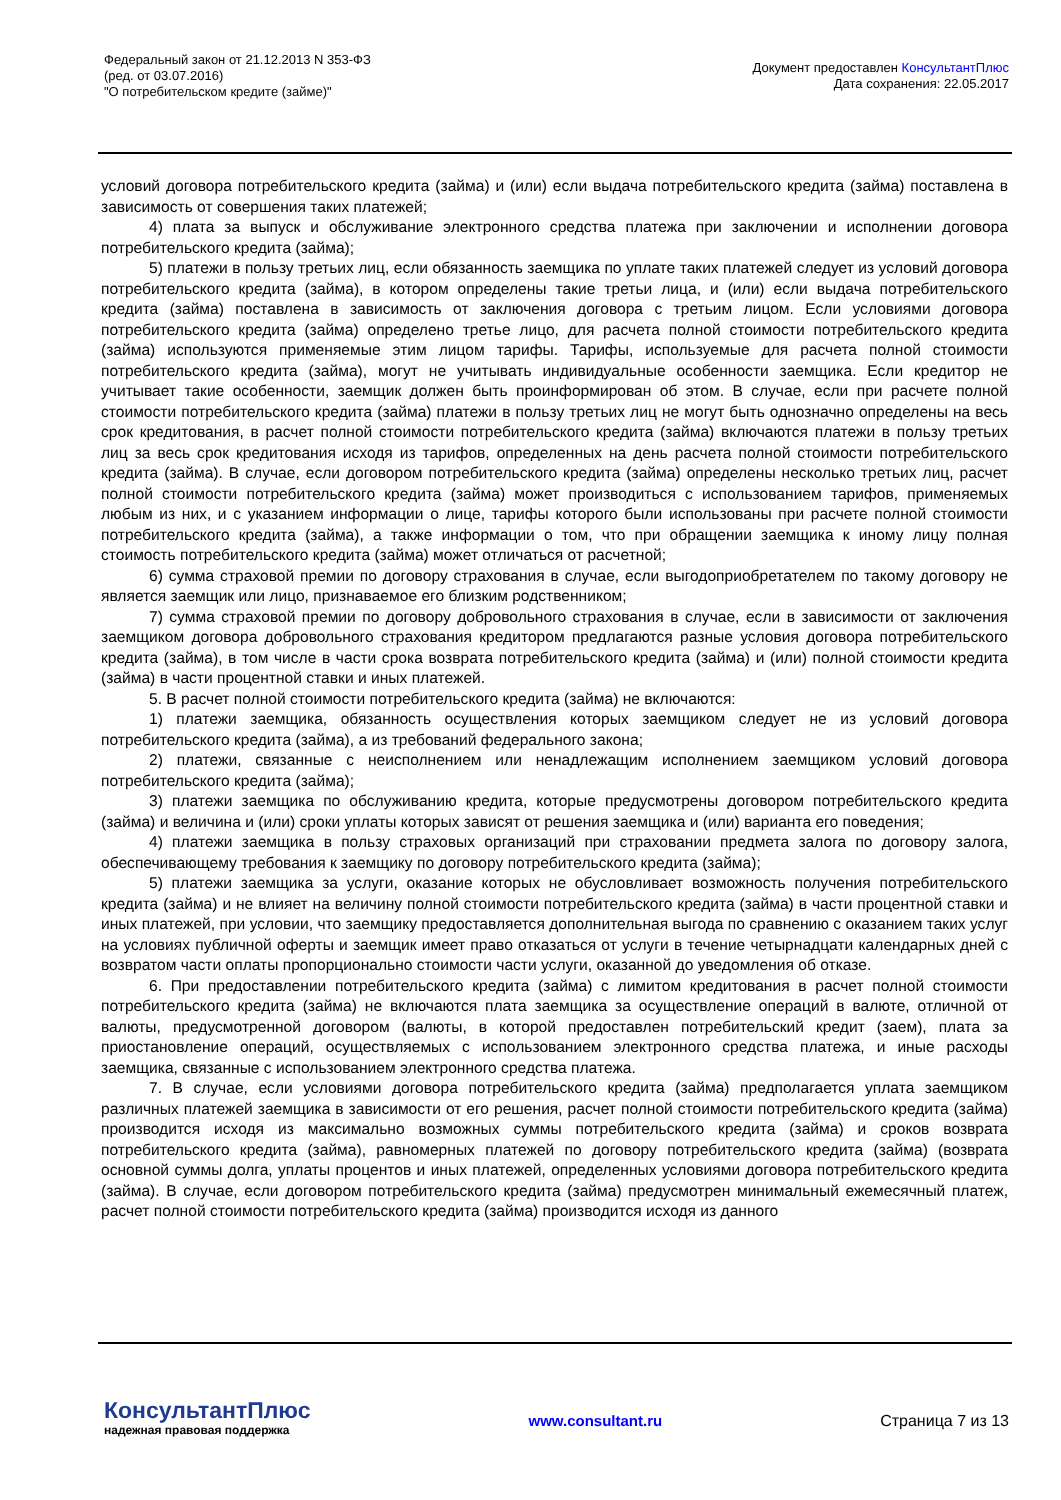Федеральный закон от 21.12.2013 N 353-ФЗ
(ред. от 03.07.2016)
"О потребительском кредите (займе)"
Документ предоставлен КонсультантПлюс
Дата сохранения: 22.05.2017
условий договора потребительского кредита (займа) и (или) если выдача потребительского кредита (займа) поставлена в зависимость от совершения таких платежей;
4) плата за выпуск и обслуживание электронного средства платежа при заключении и исполнении договора потребительского кредита (займа);
5) платежи в пользу третьих лиц, если обязанность заемщика по уплате таких платежей следует из условий договора потребительского кредита (займа), в котором определены такие третьи лица, и (или) если выдача потребительского кредита (займа) поставлена в зависимость от заключения договора с третьим лицом. Если условиями договора потребительского кредита (займа) определено третье лицо, для расчета полной стоимости потребительского кредита (займа) используются применяемые этим лицом тарифы. Тарифы, используемые для расчета полной стоимости потребительского кредита (займа), могут не учитывать индивидуальные особенности заемщика. Если кредитор не учитывает такие особенности, заемщик должен быть проинформирован об этом. В случае, если при расчете полной стоимости потребительского кредита (займа) платежи в пользу третьих лиц не могут быть однозначно определены на весь срок кредитования, в расчет полной стоимости потребительского кредита (займа) включаются платежи в пользу третьих лиц за весь срок кредитования исходя из тарифов, определенных на день расчета полной стоимости потребительского кредита (займа). В случае, если договором потребительского кредита (займа) определены несколько третьих лиц, расчет полной стоимости потребительского кредита (займа) может производиться с использованием тарифов, применяемых любым из них, и с указанием информации о лице, тарифы которого были использованы при расчете полной стоимости потребительского кредита (займа), а также информации о том, что при обращении заемщика к иному лицу полная стоимость потребительского кредита (займа) может отличаться от расчетной;
6) сумма страховой премии по договору страхования в случае, если выгодоприобретателем по такому договору не является заемщик или лицо, признаваемое его близким родственником;
7) сумма страховой премии по договору добровольного страхования в случае, если в зависимости от заключения заемщиком договора добровольного страхования кредитором предлагаются разные условия договора потребительского кредита (займа), в том числе в части срока возврата потребительского кредита (займа) и (или) полной стоимости кредита (займа) в части процентной ставки и иных платежей.
5. В расчет полной стоимости потребительского кредита (займа) не включаются:
1) платежи заемщика, обязанность осуществления которых заемщиком следует не из условий договора потребительского кредита (займа), а из требований федерального закона;
2) платежи, связанные с неисполнением или ненадлежащим исполнением заемщиком условий договора потребительского кредита (займа);
3) платежи заемщика по обслуживанию кредита, которые предусмотрены договором потребительского кредита (займа) и величина и (или) сроки уплаты которых зависят от решения заемщика и (или) варианта его поведения;
4) платежи заемщика в пользу страховых организаций при страховании предмета залога по договору залога, обеспечивающему требования к заемщику по договору потребительского кредита (займа);
5) платежи заемщика за услуги, оказание которых не обусловливает возможность получения потребительского кредита (займа) и не влияет на величину полной стоимости потребительского кредита (займа) в части процентной ставки и иных платежей, при условии, что заемщику предоставляется дополнительная выгода по сравнению с оказанием таких услуг на условиях публичной оферты и заемщик имеет право отказаться от услуги в течение четырнадцати календарных дней с возвратом части оплаты пропорционально стоимости части услуги, оказанной до уведомления об отказе.
6. При предоставлении потребительского кредита (займа) с лимитом кредитования в расчет полной стоимости потребительского кредита (займа) не включаются плата заемщика за осуществление операций в валюте, отличной от валюты, предусмотренной договором (валюты, в которой предоставлен потребительский кредит (заем), плата за приостановление операций, осуществляемых с использованием электронного средства платежа, и иные расходы заемщика, связанные с использованием электронного средства платежа.
7. В случае, если условиями договора потребительского кредита (займа) предполагается уплата заемщиком различных платежей заемщика в зависимости от его решения, расчет полной стоимости потребительского кредита (займа) производится исходя из максимально возможных суммы потребительского кредита (займа) и сроков возврата потребительского кредита (займа), равномерных платежей по договору потребительского кредита (займа) (возврата основной суммы долга, уплаты процентов и иных платежей, определенных условиями договора потребительского кредита (займа). В случае, если договором потребительского кредита (займа) предусмотрен минимальный ежемесячный платеж, расчет полной стоимости потребительского кредита (займа) производится исходя из данного
КонсультантПлюс
надежная правовая поддержка
www.consultant.ru Страница 7 из 13